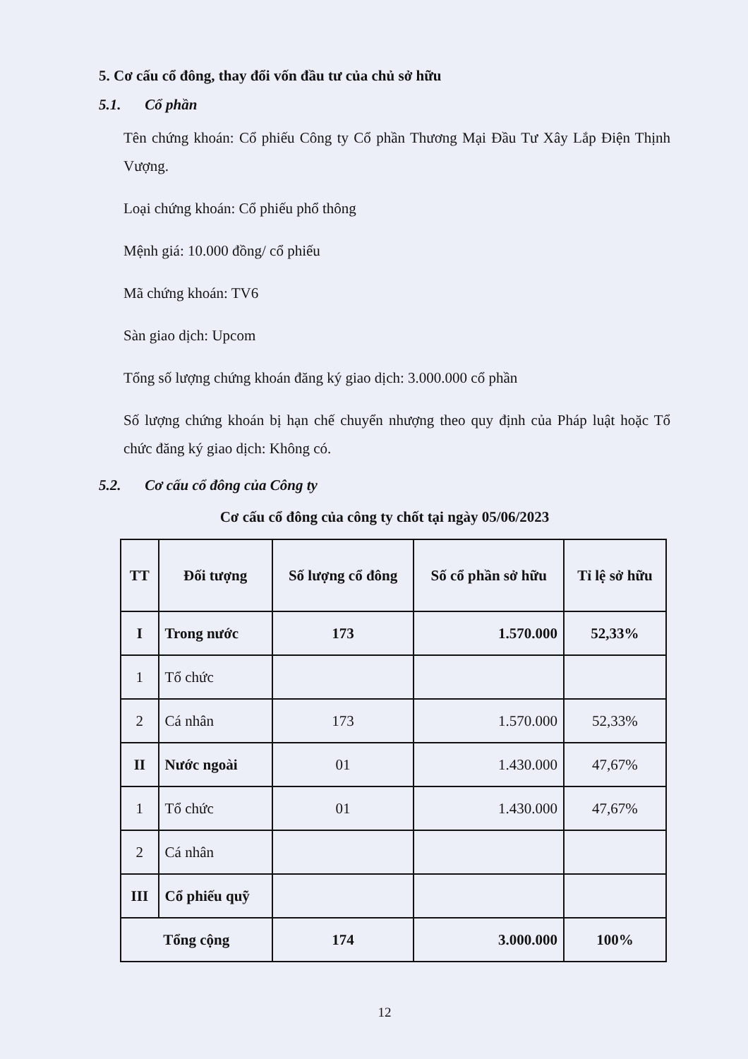5. Cơ cấu cổ đông, thay đổi vốn đầu tư của chủ sở hữu
5.1. Cổ phần
Tên chứng khoán: Cổ phiếu Công ty Cổ phần Thương Mại Đầu Tư Xây Lắp Điện Thịnh Vượng.
Loại chứng khoán: Cổ phiếu phổ thông
Mệnh giá: 10.000 đồng/ cổ phiếu
Mã chứng khoán: TV6
Sàn giao dịch: Upcom
Tổng số lượng chứng khoán đăng ký giao dịch: 3.000.000 cổ phần
Số lượng chứng khoán bị hạn chế chuyển nhượng theo quy định của Pháp luật hoặc Tổ chức đăng ký giao dịch: Không có.
5.2. Cơ cấu cổ đông của Công ty
Cơ cấu cổ đông của công ty chốt tại ngày 05/06/2023
| TT | Đối tượng | Số lượng cổ đông | Số cổ phần sở hữu | Tỉ lệ sở hữu |
| --- | --- | --- | --- | --- |
| I | Trong nước | 173 | 1.570.000 | 52,33% |
| 1 | Tổ chức | | | |
| 2 | Cá nhân | 173 | 1.570.000 | 52,33% |
| II | Nước ngoài | 01 | 1.430.000 | 47,67% |
| 1 | Tổ chức | 01 | 1.430.000 | 47,67% |
| 2 | Cá nhân | | | |
| III | Cổ phiếu quỹ | | | |
| Tổng cộng | | 174 | 3.000.000 | 100% |
12